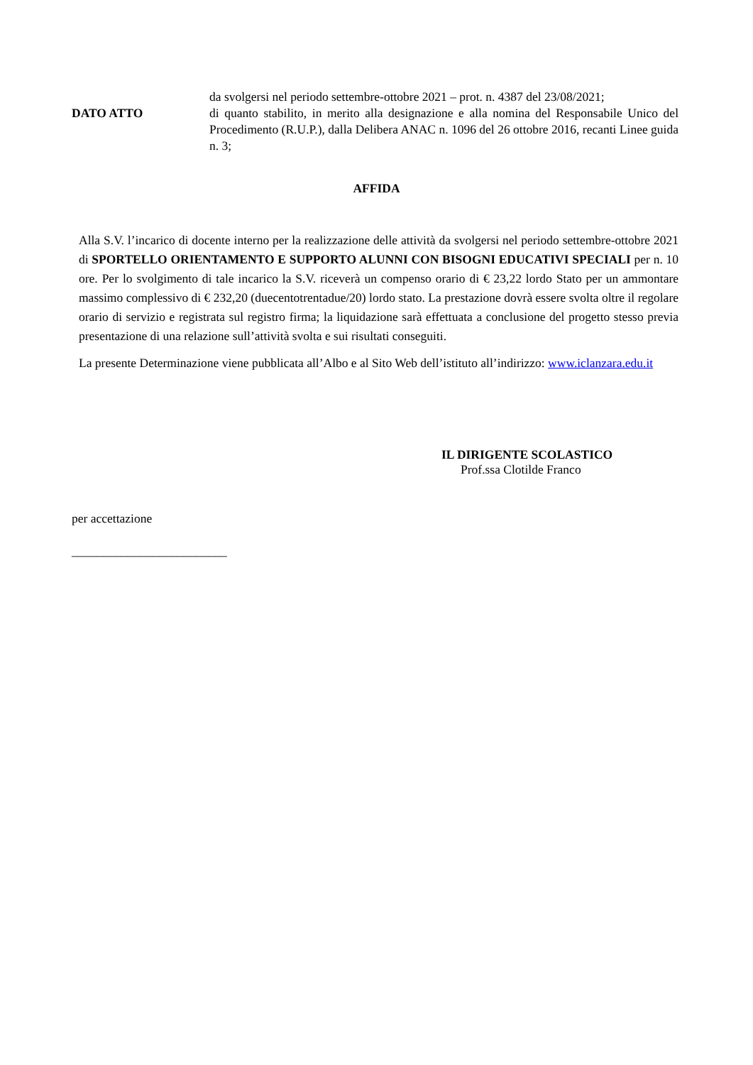DATO ATTO
da svolgersi nel periodo settembre-ottobre 2021 – prot. n. 4387 del 23/08/2021;
di quanto stabilito, in merito alla designazione e alla nomina del Responsabile Unico del Procedimento (R.U.P.), dalla Delibera ANAC n. 1096 del 26 ottobre 2016, recanti Linee guida n. 3;
AFFIDA
Alla S.V. l’incarico di docente interno per la realizzazione delle attività da svolgersi nel periodo settembre-ottobre 2021 di SPORTELLO ORIENTAMENTO E SUPPORTO ALUNNI CON BISOGNI EDUCATIVI SPECIALI per n. 10 ore. Per lo svolgimento di tale incarico la S.V. riceverà un compenso orario di € 23,22 lordo Stato per un ammontare massimo complessivo di € 232,20 (duecentotrentadue/20) lordo stato. La prestazione dovrà essere svolta oltre il regolare orario di servizio e registrata sul registro firma; la liquidazione sarà effettuata a conclusione del progetto stesso previa presentazione di una relazione sull’attività svolta e sui risultati conseguiti.
La presente Determinazione viene pubblicata all’Albo e al Sito Web dell’istituto all’indirizzo: www.iclanzara.edu.it
IL DIRIGENTE SCOLASTICO
Prof.ssa Clotilde Franco
per accettazione
_________________________